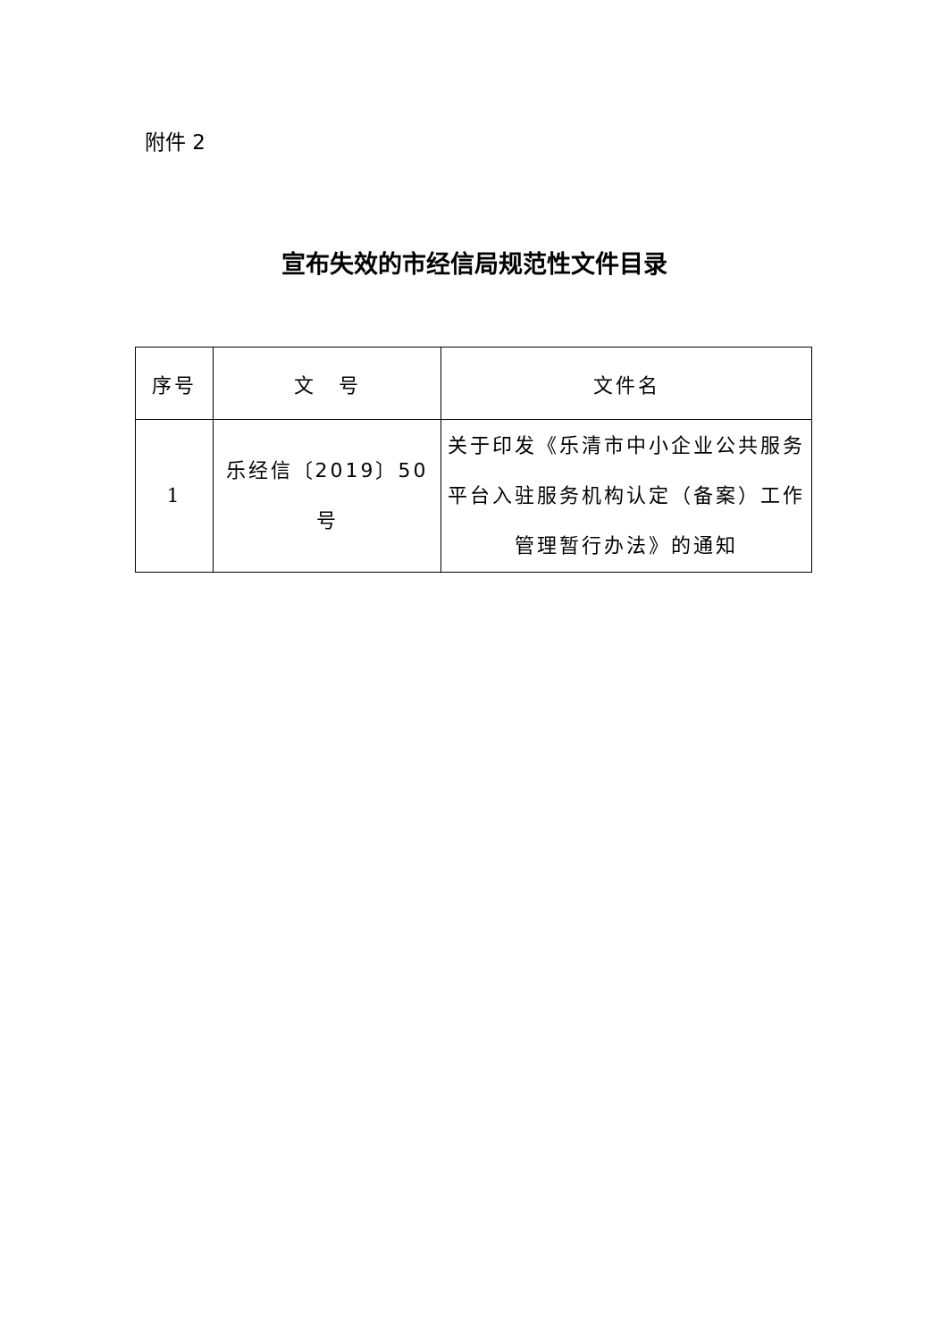附件 2
宣布失效的市经信局规范性文件目录
| 序号 | 文 号 | 文件名 |
| --- | --- | --- |
| 1 | 乐经信〔2019〕50 号 | 关于印发《乐清市中小企业公共服务平台入驻服务机构认定（备案）工作管理暂行办法》的通知 |